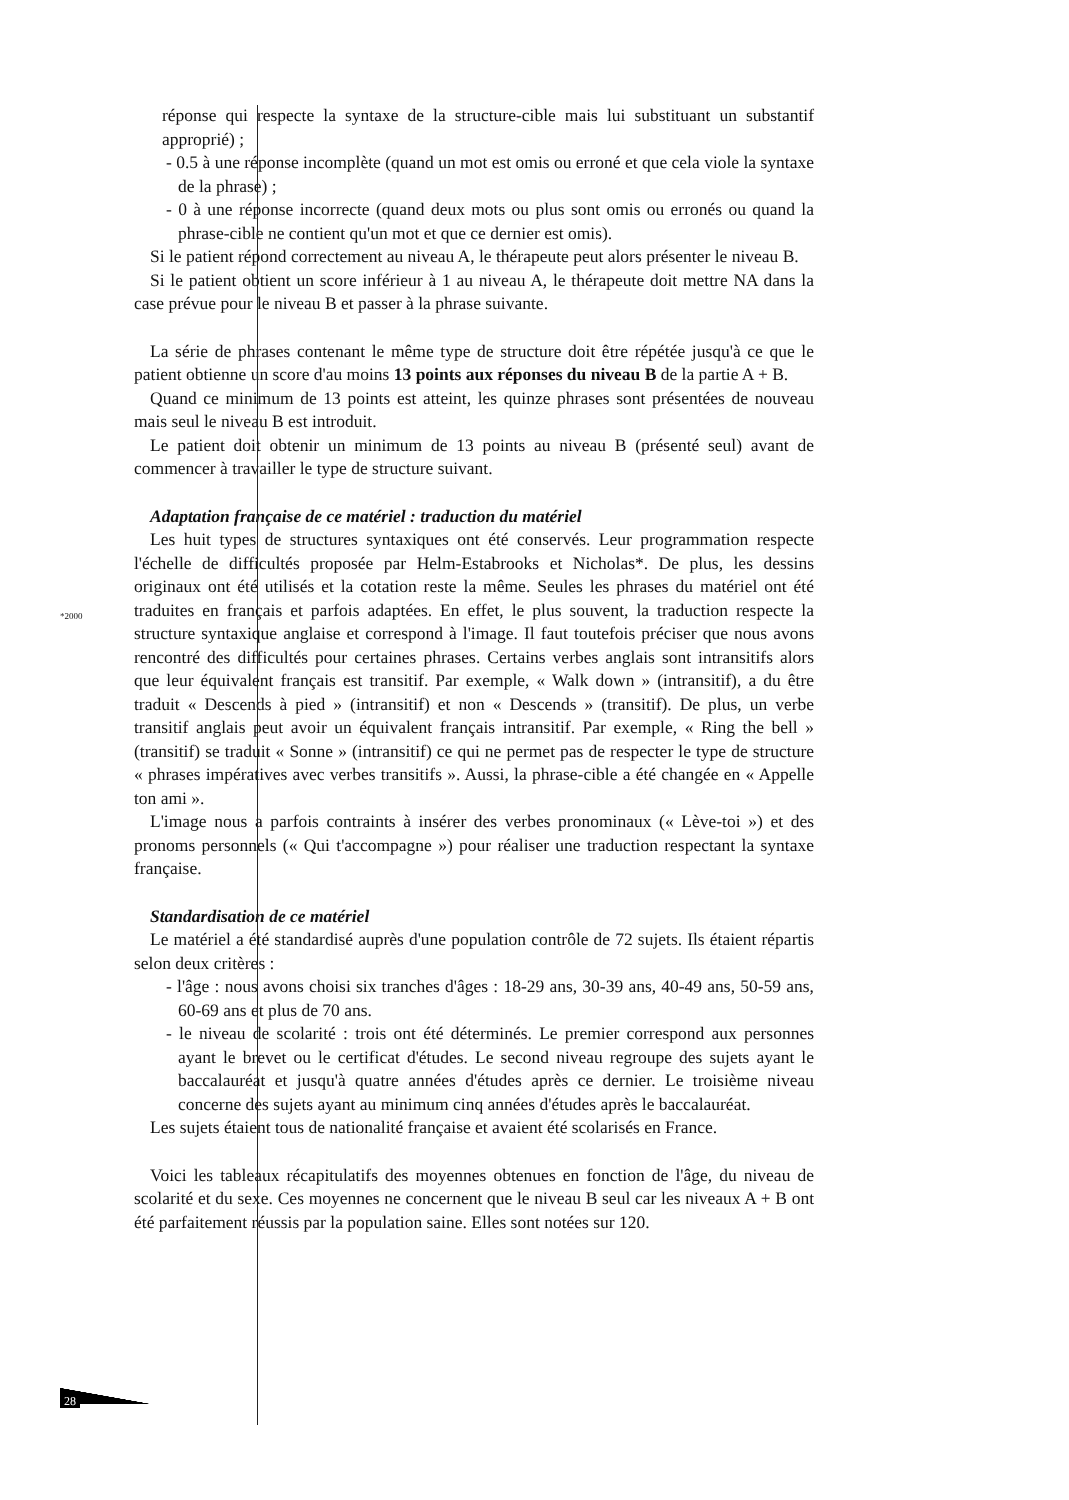réponse qui respecte la syntaxe de la structure-cible mais lui substituant un substantif approprié) ;
- 0.5 à une réponse incomplète (quand un mot est omis ou erroné et que cela viole la syntaxe de la phrase) ;
- 0 à une réponse incorrecte (quand deux mots ou plus sont omis ou erronés ou quand la phrase-cible ne contient qu'un mot et que ce dernier est omis).
Si le patient répond correctement au niveau A, le thérapeute peut alors présenter le niveau B.
Si le patient obtient un score inférieur à 1 au niveau A, le thérapeute doit mettre NA dans la case prévue pour le niveau B et passer à la phrase suivante.
La série de phrases contenant le même type de structure doit être répétée jusqu'à ce que le patient obtienne un score d'au moins 13 points aux réponses du niveau B de la partie A + B.
Quand ce minimum de 13 points est atteint, les quinze phrases sont présentées de nouveau mais seul le niveau B est introduit.
Le patient doit obtenir un minimum de 13 points au niveau B (présenté seul) avant de commencer à travailler le type de structure suivant.
Adaptation française de ce matériel : traduction du matériel
Les huit types de structures syntaxiques ont été conservés. Leur programmation respecte l'échelle de difficultés proposée par Helm-Estabrooks et Nicholas*.
*2000
De plus, les dessins originaux ont été utilisés et la cotation reste la même. Seules les phrases du matériel ont été traduites en français et parfois adaptées. En effet, le plus souvent, la traduction respecte la structure syntaxique anglaise et correspond à l'image. Il faut toutefois préciser que nous avons rencontré des difficultés pour certaines phrases. Certains verbes anglais sont intransitifs alors que leur équivalent français est transitif. Par exemple, « Walk down » (intransitif), a du être traduit « Descends à pied » (intransitif) et non « Descends » (transitif). De plus, un verbe transitif anglais peut avoir un équivalent français intransitif. Par exemple, « Ring the bell » (transitif) se traduit « Sonne » (intransitif) ce qui ne permet pas de respecter le type de structure « phrases impératives avec verbes transitifs ». Aussi, la phrase-cible a été changée en « Appelle ton ami ».
L'image nous a parfois contraints à insérer des verbes pronominaux (« Lève-toi ») et des pronoms personnels (« Qui t'accompagne ») pour réaliser une traduction respectant la syntaxe française.
Standardisation de ce matériel
Le matériel a été standardisé auprès d'une population contrôle de 72 sujets. Ils étaient répartis selon deux critères :
- l'âge : nous avons choisi six tranches d'âges : 18-29 ans, 30-39 ans, 40-49 ans, 50-59 ans, 60-69 ans et plus de 70 ans.
- le niveau de scolarité : trois ont été déterminés. Le premier correspond aux personnes ayant le brevet ou le certificat d'études. Le second niveau regroupe des sujets ayant le baccalauréat et jusqu'à quatre années d'études après ce dernier. Le troisième niveau concerne des sujets ayant au minimum cinq années d'études après le baccalauréat.
Les sujets étaient tous de nationalité française et avaient été scolarisés en France.
Voici les tableaux récapitulatifs des moyennes obtenues en fonction de l'âge, du niveau de scolarité et du sexe. Ces moyennes ne concernent que le niveau B seul car les niveaux A + B ont été parfaitement réussis par la population saine. Elles sont notées sur 120.
28